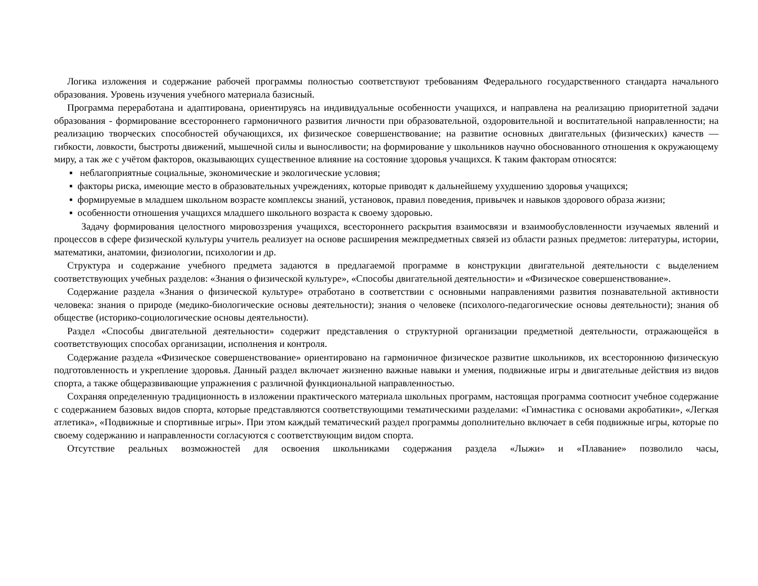Логика изложения и содержание рабочей программы полностью соответствуют требованиям Федерального государственного стандарта начального образования. Уровень изучения учебного материала базисный.
Программа переработана и адаптирована, ориентируясь на индивидуальные особенности учащихся, и направлена на реализацию приоритетной задачи образования - формирование всестороннего гармоничного развития личности при образовательной, оздоровительной и воспитательной направленности; на реализацию творческих способностей обучающихся, их физическое совершенствование; на развитие основных двигательных (физических) качеств — гибкости, ловкости, быстроты движений, мышечной силы и выносливости; на формирование у школьников научно обоснованного отношения к окружающему миру, а так же с учётом факторов, оказывающих существенное влияние на состояние здоровья учащихся. К таким факторам относятся:
▪ неблагоприятные социальные, экономические и экологические условия;
▪ факторы риска, имеющие место в образовательных учреждениях, которые приводят к дальнейшему ухудшению здоровья учащихся;
▪ формируемые в младшем школьном возрасте комплексы знаний, установок, правил поведения, привычек и навыков здорового образа жизни;
▪ особенности отношения учащихся младшего школьного возраста к своему здоровью.
Задачу формирования целостного мировоззрения учащихся, всестороннего раскрытия взаимосвязи и взаимообусловленности изучаемых явлений и процессов в сфере физической культуры учитель реализует на основе расширения межпредметных связей из области разных предметов: литературы, истории, математики, анатомии, физиологии, психологии и др.
Структура и содержание учебного предмета задаются в предлагаемой программе в конструкции двигательной деятельности с выделением соответствующих учебных разделов: «Знания о физической культуре», «Способы двигательной деятельности» и «Физическое совершенствование».
Содержание раздела «Знания о физической культуре» отработано в соответствии с основными направлениями развития познавательной активности человека: знания о природе (медико-биологические основы деятельности); знания о человеке (психолого-педагогические основы деятельности); знания об обществе (историко-социологические основы деятельности).
Раздел «Способы двигательной деятельности» содержит представления о структурной организации предметной деятельности, отражающейся в соответствующих способах организации, исполнения и контроля.
Содержание раздела «Физическое совершенствование» ориентировано на гармоничное физическое развитие школьников, их всестороннюю физическую подготовленность и укрепление здоровья. Данный раздел включает жизненно важные навыки и умения, подвижные игры и двигательные действия из видов спорта, а также общеразвивающие упражнения с различной функциональной направленностью.
Сохраняя определенную традиционность в изложении практического материала школьных программ, настоящая программа соотносит учебное содержание с содержанием базовых видов спорта, которые представляются соответствующими тематическими разделами: «Гимнастика с основами акробатики», «Легкая атлетика», «Подвижные и спортивные игры». При этом каждый тематический раздел программы дополнительно включает в себя подвижные игры, которые по своему содержанию и направленности согласуются с соответствующим видом спорта.
Отсутствие реальных возможностей для освоения школьниками содержания раздела «Лыжи» и «Плавание» позволило часы,